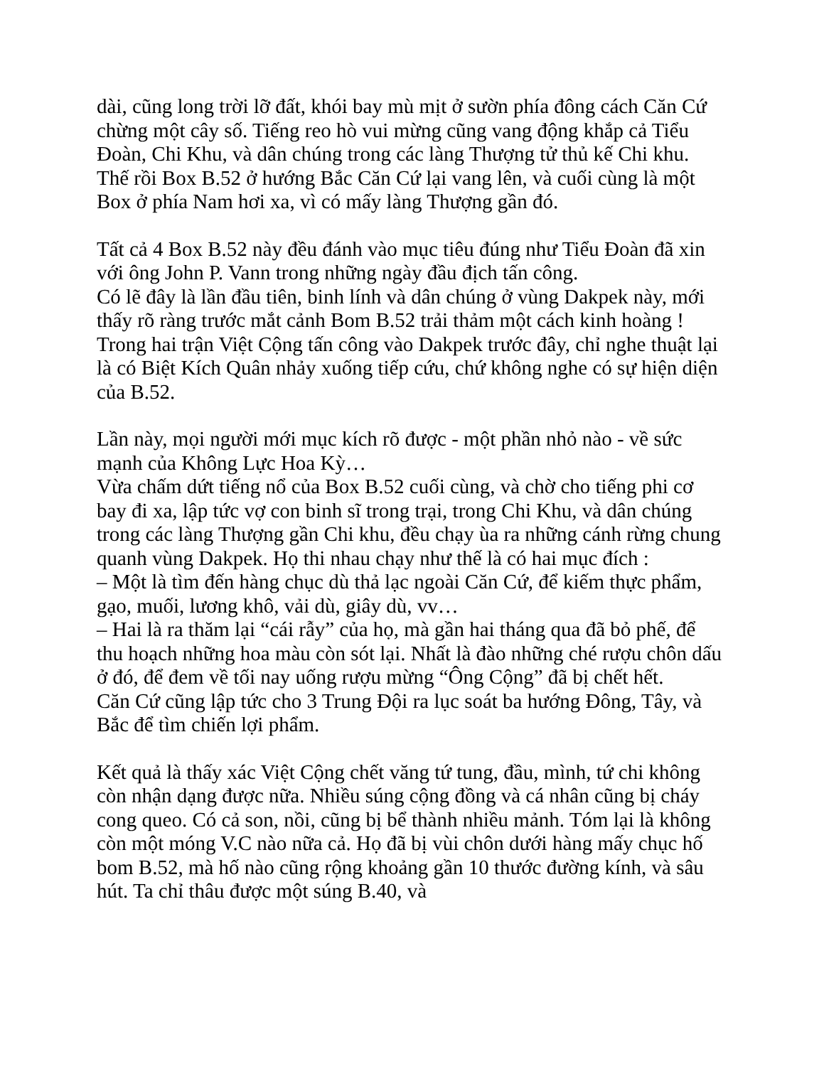dài, cũng long trời lỡ đất, khói bay mù mịt ở sườn phía đông cách Căn Cứ chừng một cây số. Tiếng reo hò vui mừng cũng vang động khắp cả Tiểu Đoàn, Chi Khu, và dân chúng trong các làng Thượng tử thủ kế Chi khu. Thế rồi Box B.52 ở hướng Bắc Căn Cứ lại vang lên, và cuối cùng là một Box ở phía Nam hơi xa, vì có mấy làng Thượng gần đó.
Tất cả 4 Box B.52 này đều đánh vào mục tiêu đúng như Tiểu Đoàn đã xin với ông John P. Vann trong những ngày đầu địch tấn công.
Có lẽ đây là lần đầu tiên, binh lính và dân chúng ở vùng Dakpek này, mới thấy rõ ràng trước mắt cảnh Bom B.52 trải thảm một cách kinh hoàng ! Trong hai trận Việt Cộng tấn công vào Dakpek trước đây, chỉ nghe thuật lại là có Biệt Kích Quân nhảy xuống tiếp cứu, chứ không nghe có sự hiện diện của B.52.
Lần này, mọi người mới mục kích rõ được - một phần nhỏ nào - về sức mạnh của Không Lực Hoa Kỳ…
Vừa chấm dứt tiếng nổ của Box B.52 cuối cùng, và chờ cho tiếng phi cơ bay đi xa, lập tức vợ con binh sĩ trong trại, trong Chi Khu, và dân chúng trong các làng Thượng gần Chi khu, đều chạy ùa ra những cánh rừng chung quanh vùng Dakpek. Họ thi nhau chạy như thế là có hai mục đích :
– Một là tìm đến hàng chục dù thả lạc ngoài Căn Cứ, để kiếm thực phẩm, gạo, muối, lương khô, vải dù, giây dù, vv…
– Hai là ra thăm lại “cái rẫy” của họ, mà gần hai tháng qua đã bỏ phế, để thu hoạch những hoa màu còn sót lại. Nhất là đào những ché rượu chôn dấu ở đó, để đem về tối nay uống rượu mừng “Ông Cộng” đã bị chết hết.
Căn Cứ cũng lập tức cho 3 Trung Đội ra lục soát ba hướng Đông, Tây, và Bắc để tìm chiến lợi phẩm.
Kết quả là thấy xác Việt Cộng chết văng tứ tung, đầu, mình, tứ chi không còn nhận dạng được nữa. Nhiều súng cộng đồng và cá nhân cũng bị cháy cong queo. Có cả son, nồi, cũng bị bể thành nhiều mảnh. Tóm lại là không còn một móng V.C nào nữa cả. Họ đã bị vùi chôn dưới hàng mấy chục hố bom B.52, mà hố nào cũng rộng khoảng gần 10 thước đường kính, và sâu hút. Ta chỉ thâu được một súng B.40, và